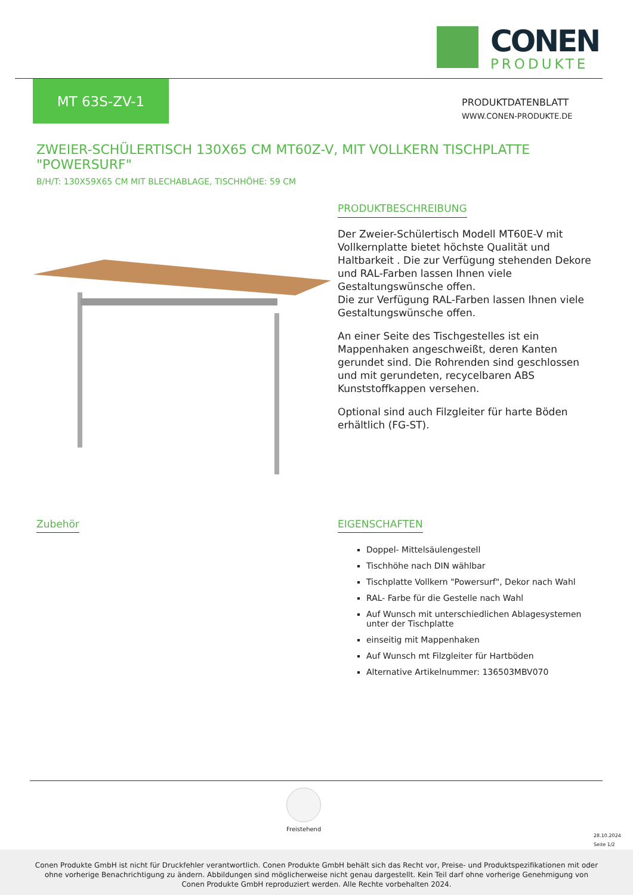CONEN
PRODUKTE
MT 63S-ZV-1
PRODUKTDATENBLATT
WWW.CONEN-PRODUKTE.DE
ZWEIER-SCHÜLERTISCH 130X65 CM MT60Z-V, MIT VOLLKERN TISCHPLATTE "POWERSURF"
B/H/T: 130X59X65 CM MIT BLECHABLAGE, TISCHHÖHE: 59 CM
PRODUKTBESCHREIBUNG
Der Zweier-Schülertisch Modell MT60E-V mit Vollkernplatte bietet höchste Qualität und Haltbarkeit . Die zur Verfügung stehenden Dekore und RAL-Farben lassen Ihnen viele Gestaltungswünsche offen.
Die zur Verfügung RAL-Farben lassen Ihnen viele Gestaltungswünsche offen.
An einer Seite des Tischgestelles ist ein Mappenhaken angeschweißt, deren Kanten gerundet sind. Die Rohrenden sind geschlossen und mit gerundeten, recycelbaren ABS Kunststoffkappen versehen.
Optional sind auch Filzgleiter für harte Böden erhältlich (FG-ST).
Zubehör
EIGENSCHAFTEN
Doppel- Mittelsäulengestell
Tischhöhe nach DIN wählbar
Tischplatte Vollkern "Powersurf", Dekor nach Wahl
RAL- Farbe für die Gestelle nach Wahl
Auf Wunsch mit unterschiedlichen Ablagesystemen unter der Tischplatte
einseitig mit Mappenhaken
Auf Wunsch mt Filzgleiter für Hartböden
Alternative Artikelnummer: 136503MBV070
Freistehend
28.10.2024
Seite 1/2
Conen Produkte GmbH ist nicht für Druckfehler verantwortlich. Conen Produkte GmbH behält sich das Recht vor, Preise- und Produktspezifikationen mit oder ohne vorherige Benachrichtigung zu ändern. Abbildungen sind möglicherweise nicht genau dargestellt. Kein Teil darf ohne vorherige Genehmigung von Conen Produkte GmbH reproduziert werden. Alle Rechte vorbehalten 2024.